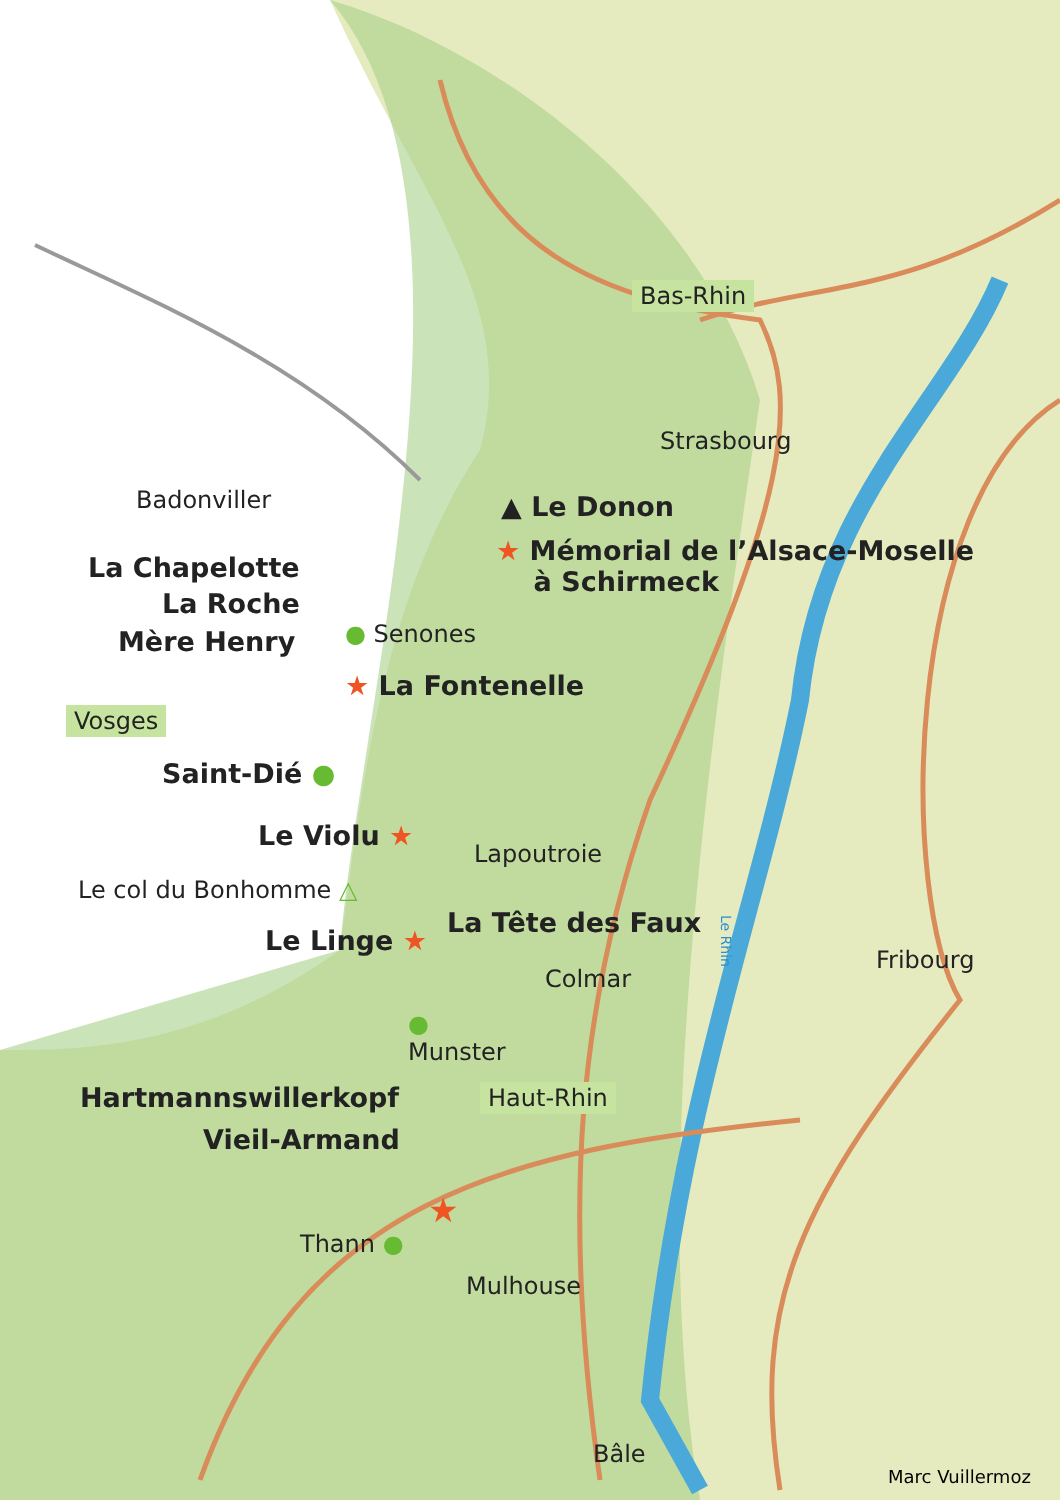Bas-Rhin
Strasbourg
Badonviller ▲ Le Donon
La Chapelotte
★ Mémorial de l’Alsace-Moselle
à Schirmeck
La Roche
Mère Henry ● Senones
★ La Fontenelle
Vosges
Saint-Dié ●
Le Violu ★
Lapoutroie
Le col du Bonhomme △
La Tête des Faux
Le Linge ★
Le Rhin
Fribourg
Colmar
●
Munster
Hartmannswillerkopf Haut-Rhin
Vieil-Armand
★
Thann ●
Mulhouse
Bâle
Marc Vuillermoz